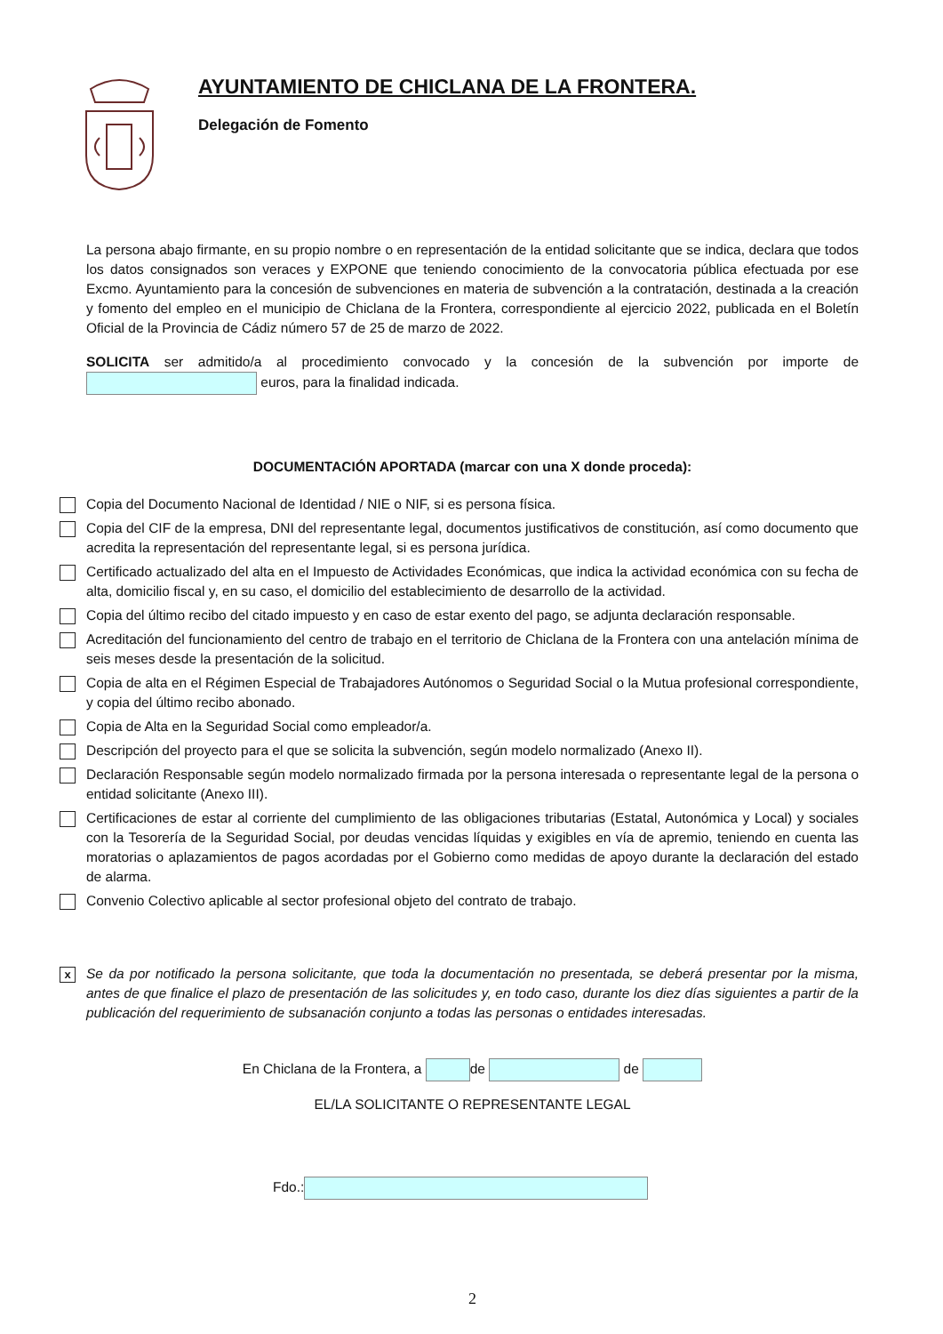AYUNTAMIENTO DE CHICLANA DE LA FRONTERA.
Delegación de Fomento
La persona abajo firmante, en su propio nombre o en representación de la entidad solicitante que se indica, declara que todos los datos consignados son veraces y EXPONE que teniendo conocimiento de la convocatoria pública efectuada por ese Excmo. Ayuntamiento para la concesión de subvenciones en materia de subvención a la contratación, destinada a la creación y fomento del empleo en el municipio de Chiclana de la Frontera, correspondiente al ejercicio 2022, publicada en el Boletín Oficial de la Provincia de Cádiz número 57 de 25 de marzo de 2022.
SOLICITA ser admitido/a al procedimiento convocado y la concesión de la subvención por importe de euros, para la finalidad indicada.
DOCUMENTACIÓN APORTADA (marcar con una X donde proceda):
Copia del Documento Nacional de Identidad / NIE o NIF, si es persona física.
Copia del CIF de la empresa, DNI del representante legal, documentos justificativos de constitución, así como documento que acredita la representación del representante legal, si es persona jurídica.
Certificado actualizado del alta en el Impuesto de Actividades Económicas, que indica la actividad económica con su fecha de alta, domicilio fiscal y, en su caso, el domicilio del establecimiento de desarrollo de la actividad.
Copia del último recibo del citado impuesto y en caso de estar exento del pago, se adjunta declaración responsable.
Acreditación del funcionamiento del centro de trabajo en el territorio de Chiclana de la Frontera con una antelación mínima de seis meses desde la presentación de la solicitud.
Copia de alta en el Régimen Especial de Trabajadores Autónomos o Seguridad Social o la Mutua profesional correspondiente, y copia del último recibo abonado.
Copia de Alta en la Seguridad Social como empleador/a.
Descripción del proyecto para el que se solicita la subvención, según modelo normalizado (Anexo II).
Declaración Responsable según modelo normalizado firmada por la persona interesada o representante legal de la persona o entidad solicitante (Anexo III).
Certificaciones de estar al corriente del cumplimiento de las obligaciones tributarias (Estatal, Autonómica y Local) y sociales con la Tesorería de la Seguridad Social, por deudas vencidas líquidas y exigibles en vía de apremio, teniendo en cuenta las moratorias o aplazamientos de pagos acordadas por el Gobierno como medidas de apoyo durante la declaración del estado de alarma.
Convenio Colectivo aplicable al sector profesional objeto del contrato de trabajo.
x Se da por notificado la persona solicitante, que toda la documentación no presentada, se deberá presentar por la misma, antes de que finalice el plazo de presentación de las solicitudes y, en todo caso, durante los diez días siguientes a partir de la publicación del requerimiento de subsanación conjunto a todas las personas o entidades interesadas.
En Chiclana de la Frontera, a de de
EL/LA SOLICITANTE O REPRESENTANTE LEGAL
Fdo.:
2